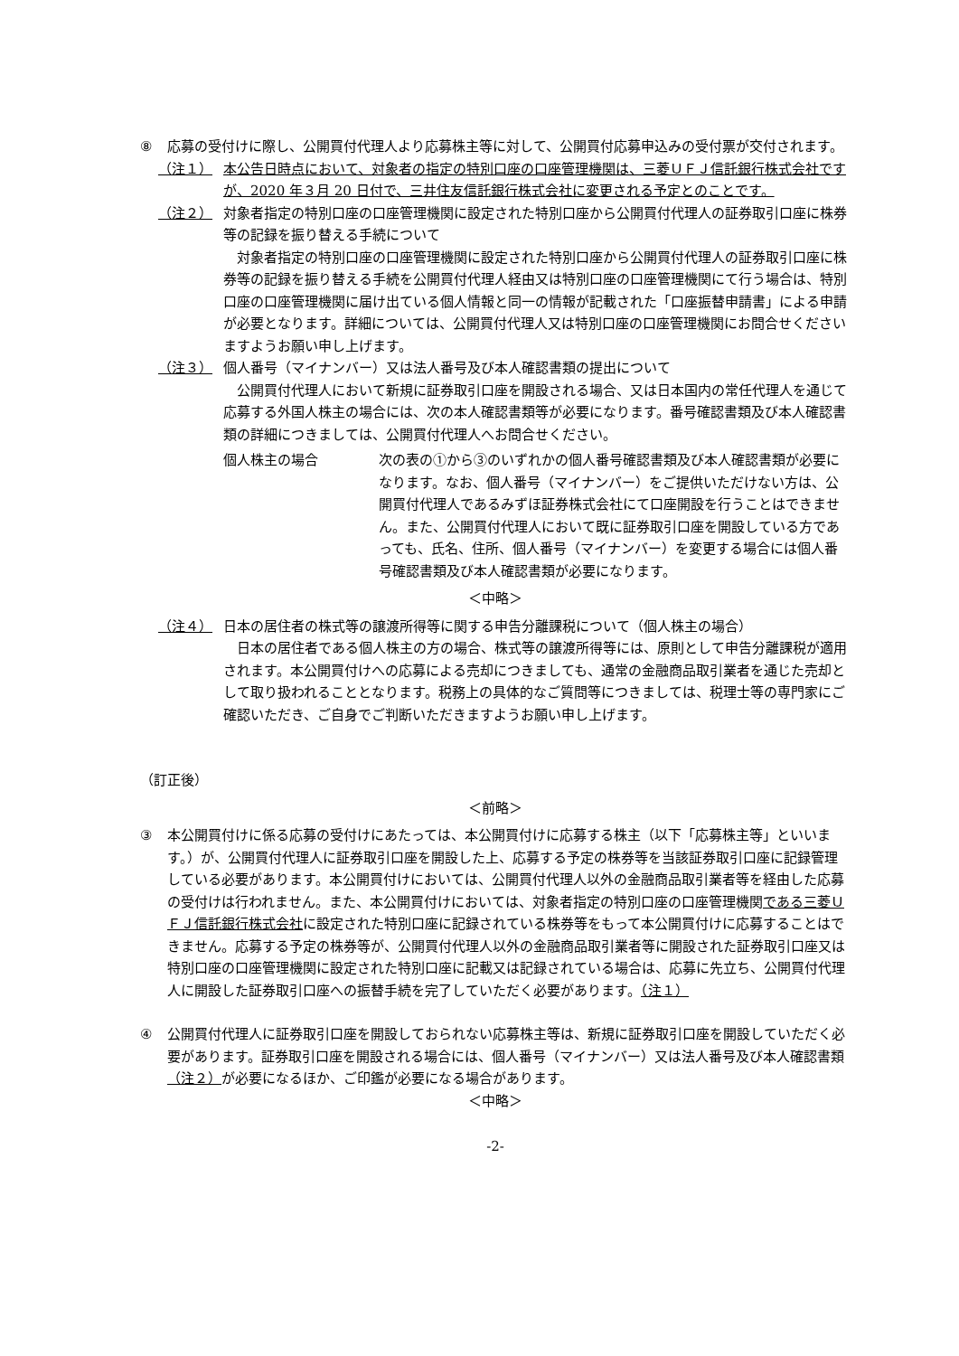⑧ 応募の受付けに際し、公開買付代理人より応募株主等に対して、公開買付応募申込みの受付票が交付されます。
（注１） 本公告日時点において、対象者の指定の特別口座の口座管理機関は、三菱ＵＦＪ信託銀行株式会社ですが、2020 年３月 20 日付で、三井住友信託銀行株式会社に変更される予定とのことです。
（注２） 対象者指定の特別口座の口座管理機関に設定された特別口座から公開買付代理人の証券取引口座に株券等の記録を振り替える手続について
対象者指定の特別口座の口座管理機関に設定された特別口座から公開買付代理人の証券取引口座に株券等の記録を振り替える手続を公開買付代理人経由又は特別口座の口座管理機関にて行う場合は、特別口座の口座管理機関に届け出ている個人情報と同一の情報が記載された「口座振替申請書」による申請が必要となります。詳細については、公開買付代理人又は特別口座の口座管理機関にお問合せくださいますようお願い申し上げます。
（注３） 個人番号（マイナンバー）又は法人番号及び本人確認書類の提出について
公開買付代理人において新規に証券取引口座を開設される場合、又は日本国内の常任代理人を通じて応募する外国人株主の場合には、次の本人確認書類等が必要になります。番号確認書類及び本人確認書類の詳細につきましては、公開買付代理人へお問合せください。
個人株主の場合 次の表の①から③のいずれかの個人番号確認書類及び本人確認書類が必要になります。なお、個人番号（マイナンバー）をご提供いただけない方は、公開買付代理人であるみずほ証券株式会社にて口座開設を行うことはできません。また、公開買付代理人において既に証券取引口座を開設している方であっても、氏名、住所、個人番号（マイナンバー）を変更する場合には個人番号確認書類及び本人確認書類が必要になります。
＜中略＞
（注４） 日本の居住者の株式等の譲渡所得等に関する申告分離課税について（個人株主の場合）
日本の居住者である個人株主の方の場合、株式等の譲渡所得等には、原則として申告分離課税が適用されます。本公開買付けへの応募による売却につきましても、通常の金融商品取引業者を通じた売却として取り扱われることとなります。税務上の具体的なご質問等につきましては、税理士等の専門家にご確認いただき、ご自身でご判断いただきますようお願い申し上げます。
（訂正後）
＜前略＞
③ 本公開買付けに係る応募の受付けにあたっては、本公開買付けに応募する株主（以下「応募株主等」といいます。）が、公開買付代理人に証券取引口座を開設した上、応募する予定の株券等を当該証券取引口座に記録管理している必要があります。本公開買付けにおいては、公開買付代理人以外の金融商品取引業者等を経由した応募の受付けは行われません。また、本公開買付けにおいては、対象者指定の特別口座の口座管理機関である三菱ＵＦＪ信託銀行株式会社に設定された特別口座に記録されている株券等をもって本公開買付けに応募することはできません。応募する予定の株券等が、公開買付代理人以外の金融商品取引業者等に開設された証券取引口座又は特別口座の口座管理機関に設定された特別口座に記載又は記録されている場合は、応募に先立ち、公開買付代理人に開設した証券取引口座への振替手続を完了していただく必要があります。（注１）
④ 公開買付代理人に証券取引口座を開設しておられない応募株主等は、新規に証券取引口座を開設していただく必要があります。証券取引口座を開設される場合には、個人番号（マイナンバー）又は法人番号及び本人確認書類（注２）が必要になるほか、ご印鑑が必要になる場合があります。
＜中略＞
-2-